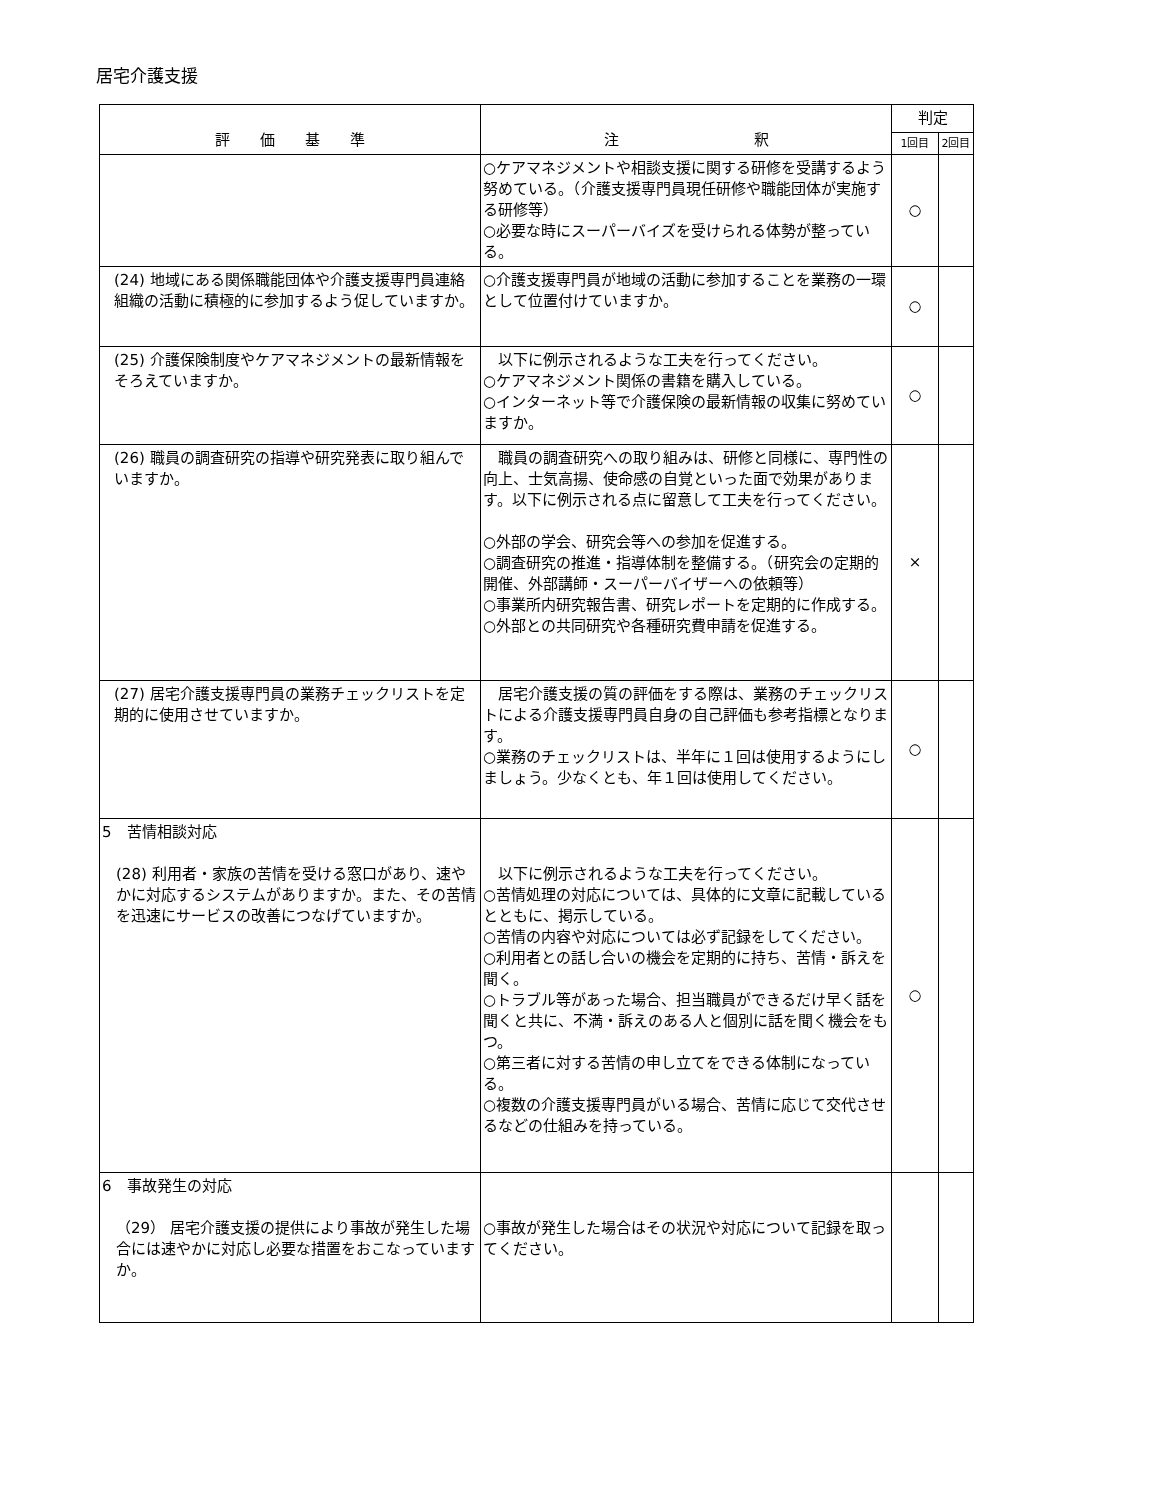居宅介護支援
| 評 価 基 準 | 注 釈 | 判定 | |
| --- | --- | --- | --- |
| | | 1回目 | 2回目 |
| | ○ケアマネジメントや相談支援に関する研修を受講するよう努めている。（介護支援専門員現任研修や職能団体が実施する研修等） ○必要な時にスーパーバイズを受けられる体勢が整っている。 | ○ | |
| (24) 地域にある関係職能団体や介護支援専門員連絡組織の活動に積極的に参加するよう促していますか。 | ○介護支援専門員が地域の活動に参加することを業務の一環として位置付けていますか。 | ○ | |
| (25) 介護保険制度やケアマネジメントの最新情報をそろえていますか。 | 以下に例示されるような工夫を行ってください。 ○ケアマネジメント関係の書籍を購入している。 ○インターネット等で介護保険の最新情報の収集に努めていますか。 | ○ | |
| (26) 職員の調査研究の指導や研究発表に取り組んでいますか。 | 職員の調査研究への取り組みは、研修と同様に、専門性の向上、士気高揚、使命感の自覚といった面で効果があります。以下に例示される点に留意して工夫を行ってください。 ○外部の学会、研究会等への参加を促進する。 ○調査研究の推進・指導体制を整備する。（研究会の定期的開催、外部講師・スーパーバイザーへの依頼等） ○事業所内研究報告書、研究レポートを定期的に作成する。 ○外部との共同研究や各種研究費申請を促進する。 | × | |
| (27) 居宅介護支援専門員の業務チェックリストを定期的に使用させていますか。 | 居宅介護支援の質の評価をする際は、業務のチェックリストによる介護支援専門員自身の自己評価も参考指標となります。 ○業務のチェックリストは、半年に１回は使用するようにしましょう。少なくとも、年１回は使用してください。 | ○ | |
| 5 苦情相談対応 (28) 利用者・家族の苦情を受ける窓口があり、速やかに対応するシステムがありますか。また、その苦情を迅速にサービスの改善につなげていますか。 | 以下に例示されるような工夫を行ってください。 ○苦情処理の対応については、具体的に文章に記載しているとともに、掲示している。 ○苦情の内容や対応については必ず記録をしてください。 ○利用者との話し合いの機会を定期的に持ち、苦情・訴えを聞く。 ○トラブル等があった場合、担当職員ができるだけ早く話を聞くと共に、不満・訴えのある人と個別に話を聞く機会をもつ。 ○第三者に対する苦情の申し立てをできる体制になっている。 ○複数の介護支援専門員がいる場合、苦情に応じて交代させるなどの仕組みを持っている。 | ○ | |
| 6 事故発生の対応 （29） 居宅介護支援の提供により事故が発生した場合には速やかに対応し必要な措置をおこなっていますか。 | ○事故が発生した場合はその状況や対応について記録を取ってください。 | | |